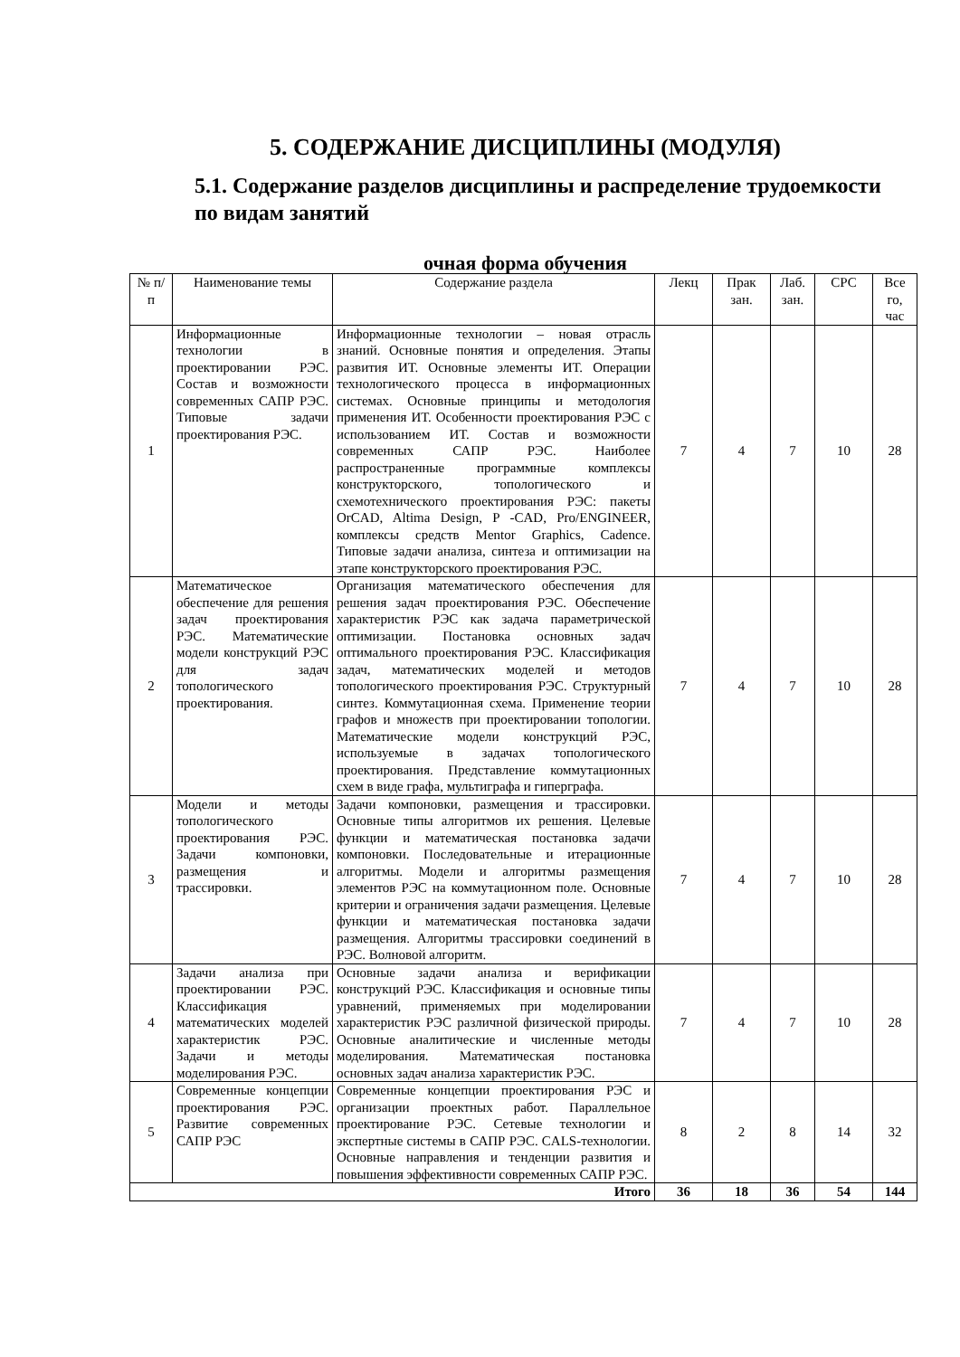5. СОДЕРЖАНИЕ ДИСЦИПЛИНЫ (МОДУЛЯ)
5.1. Содержание разделов дисциплины и распределение трудоемкости по видам занятий
очная форма обучения
| № п/п | Наименование темы | Содержание раздела | Лекц | Прак зан. | Лаб. зан. | СРС | Все го, час |
| --- | --- | --- | --- | --- | --- | --- | --- |
| 1 | Информационные технологии в проектировании РЭС. Состав и возможности современных САПР РЭС. Типовые задачи проектирования РЭС. | Информационные технологии – новая отрасль знаний. Основные понятия и определения. Этапы развития ИТ. Основные элементы ИТ. Операции технологического процесса в информационных системах. Основные принципы и методология применения ИТ. Особенности проектирования РЭС с использованием ИТ. Состав и возможности современных САПР РЭС. Наиболее распространенные программные комплексы конструкторского, топологического и схемотехнического проектирования РЭС: пакеты OrCAD, Altima Design, P -CAD, Pro/ENGINEER, комплексы средств Mentor Graphics, Cadence. Типовые задачи анализа, синтеза и оптимизации на этапе конструкторского проектирования РЭС. | 7 | 4 | 7 | 10 | 28 |
| 2 | Математическое обеспечение для решения задач проектирования РЭС. Математические модели конструкций РЭС для задач топологического проектирования. | Организация математического обеспечения для решения задач проектирования РЭС. Обеспечение характеристик РЭС как задача параметрической оптимизации. Постановка основных задач оптимального проектирования РЭС. Классификация задач, математических моделей и методов топологического проектирования РЭС. Структурный синтез. Коммутационная схема. Применение теории графов и множеств при проектировании топологии. Математические модели конструкций РЭС, используемые в задачах топологического проектирования. Представление коммутационных схем в виде графа, мультиграфа и гиперграфа. | 7 | 4 | 7 | 10 | 28 |
| 3 | Модели и методы топологического проектирования РЭС. Задачи компоновки, размещения и трассировки. | Задачи компоновки, размещения и трассировки. Основные типы алгоритмов их решения. Целевые функции и математическая постановка задачи компоновки. Последовательные и итерационные алгоритмы. Модели и алгоритмы размещения элементов РЭС на коммутационном поле. Основные критерии и ограничения задачи размещения. Целевые функции и математическая постановка задачи размещения. Алгоритмы трассировки соединений в РЭС. Волновой алгоритм. | 7 | 4 | 7 | 10 | 28 |
| 4 | Задачи анализа при проектировании РЭС. Классификация математических моделей характеристик РЭС. Задачи и методы моделирования РЭС. | Основные задачи анализа и верификации конструкций РЭС. Классификация и основные типы уравнений, применяемых при моделировании характеристик РЭС различной физической природы. Основные аналитические и численные методы моделирования. Математическая постановка основных задач анализа характеристик РЭС. | 7 | 4 | 7 | 10 | 28 |
| 5 | Современные концепции проектирования РЭС. Развитие современных САПР РЭС | Современные концепции проектирования РЭС и организации проектных работ. Параллельное проектирование РЭС. Сетевые технологии и экспертные системы в САПР РЭС. CALS-технологии. Основные направления и тенденции развития и повышения эффективности современных САПР РЭС. | 8 | 2 | 8 | 14 | 32 |
| Итого | | | 36 | 18 | 36 | 54 | 144 |